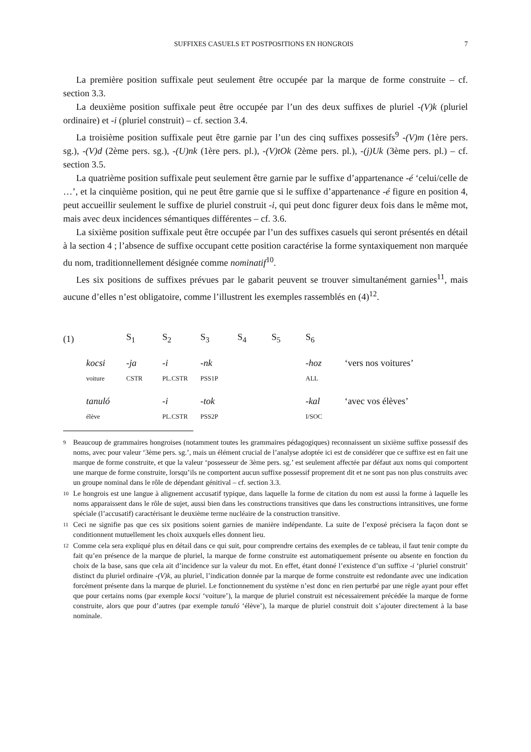SUFFIXES CASUELS ET POSTPOSITIONS EN HONGROIS 7
La première position suffixale peut seulement être occupée par la marque de forme construite – cf. section 3.3.
La deuxième position suffixale peut être occupée par l’un des deux suffixes de pluriel -(V)k (pluriel ordinaire) et -i (pluriel construit) – cf. section 3.4.
La troisième position suffixale peut être garnie par l’un des cinq suffixes possesifs<sup>9</sup> -(V)m (1ère pers. sg.), -(V)d (2ème pers. sg.), -(U)nk (1ère pers. pl.), -(V)tOk (2ème pers. pl.), -(j)Uk (3ème pers. pl.) – cf. section 3.5.
La quatrième position suffixale peut seulement être garnie par le suffixe d’appartenance -é ‘celui/celle de …’, et la cinquième position, qui ne peut être garnie que si le suffixe d’appartenance -é figure en position 4, peut accueillir seulement le suffixe de pluriel construit -i, qui peut donc figurer deux fois dans le même mot, mais avec deux incidences sémantiques différentes – cf. 3.6.
La sixième position suffixale peut être occupée par l’un des suffixes casuels qui seront présentés en détail à la section 4 ; l’absence de suffixe occupant cette position caractérise la forme syntaxiquement non marquée du nom, traditionnellement désignée comme nominatif<sup>10</sup>.
Les six positions de suffixes prévues par le gabarit peuvent se trouver simultanément garnies<sup>11</sup>, mais aucune d’elles n’est obligatoire, comme l’illustrent les exemples rassemblés en (4)<sup>12</sup>.
| (1) | | S<sub>1</sub> | S<sub>2</sub> | S<sub>3</sub> | S<sub>4</sub> | S<sub>5</sub> | S<sub>6</sub> | |
| | kocsi | -ja | -i | -nk | | | -hoz | ‘vers nos voitures’ |
| | voiture | CSTR | PL.CSTR | PSS1P | | | ALL | |
| | tanuló | | -i | -tok | | | -kal | ‘avec vos élèves’ |
| | élève | | PL.CSTR | PSS2P | | | I/SOC | |
<sup>9</sup>
Beaucoup de grammaires hongroises (notamment toutes les grammaires pédagogiques) reconnaissent un sixième suffixe possessif des noms, avec pour valeur ‘3ème pers. sg.’, mais un élément crucial de l’analyse adoptée ici est de considérer que ce suffixe est en fait une marque de forme construite, et que la valeur ‘possesseur de 3ème pers. sg.’ est seulement affectée par défaut aux noms qui comportent une marque de forme construite, lorsqu’ils ne comportent aucun suffixe possessif proprement dit et ne sont pas non plus construits avec un groupe nominal dans le rôle de dépendant génitival – cf. section 3.3.
<sup>10</sup>
Le hongrois est une langue à alignement accusatif typique, dans laquelle la forme de citation du nom est aussi la forme à laquelle les noms apparaissent dans le rôle de sujet, aussi bien dans les constructions transitives que dans les constructions intransitives, une forme spéciale (l’accusatif) caractérisant le deuxième terme nucléaire de la construction transitive.
<sup>11</sup>
Ceci ne signifie pas que ces six positions soient garnies de manière indépendante. La suite de l’exposé précisera la façon dont se conditionnent mutuellement les choix auxquels elles donnent lieu.
<sup>12</sup>
Comme cela sera expliqué plus en détail dans ce qui suit, pour comprendre certains des exemples de ce tableau, il faut tenir compte du fait qu’en présence de la marque de pluriel, la marque de forme construite est automatiquement présente ou absente en fonction du choix de la base, sans que cela ait d’incidence sur la valeur du mot. En effet, étant donné l’existence d’un suffixe -i ‘pluriel construit’ distinct du pluriel ordinaire -(V)k, au pluriel, l’indication donnée par la marque de forme construite est redondante avec une indication forcément présente dans la marque de pluriel. Le fonctionnement du système n’est donc en rien perturbé par une règle ayant pour effet que pour certains noms (par exemple kocsi ‘voiture’), la marque de pluriel construit est nécessairement précédée la marque de forme construite, alors que pour d’autres (par exemple tanuló ‘élève’), la marque de pluriel construit doit s’ajouter directement à la base nominale.